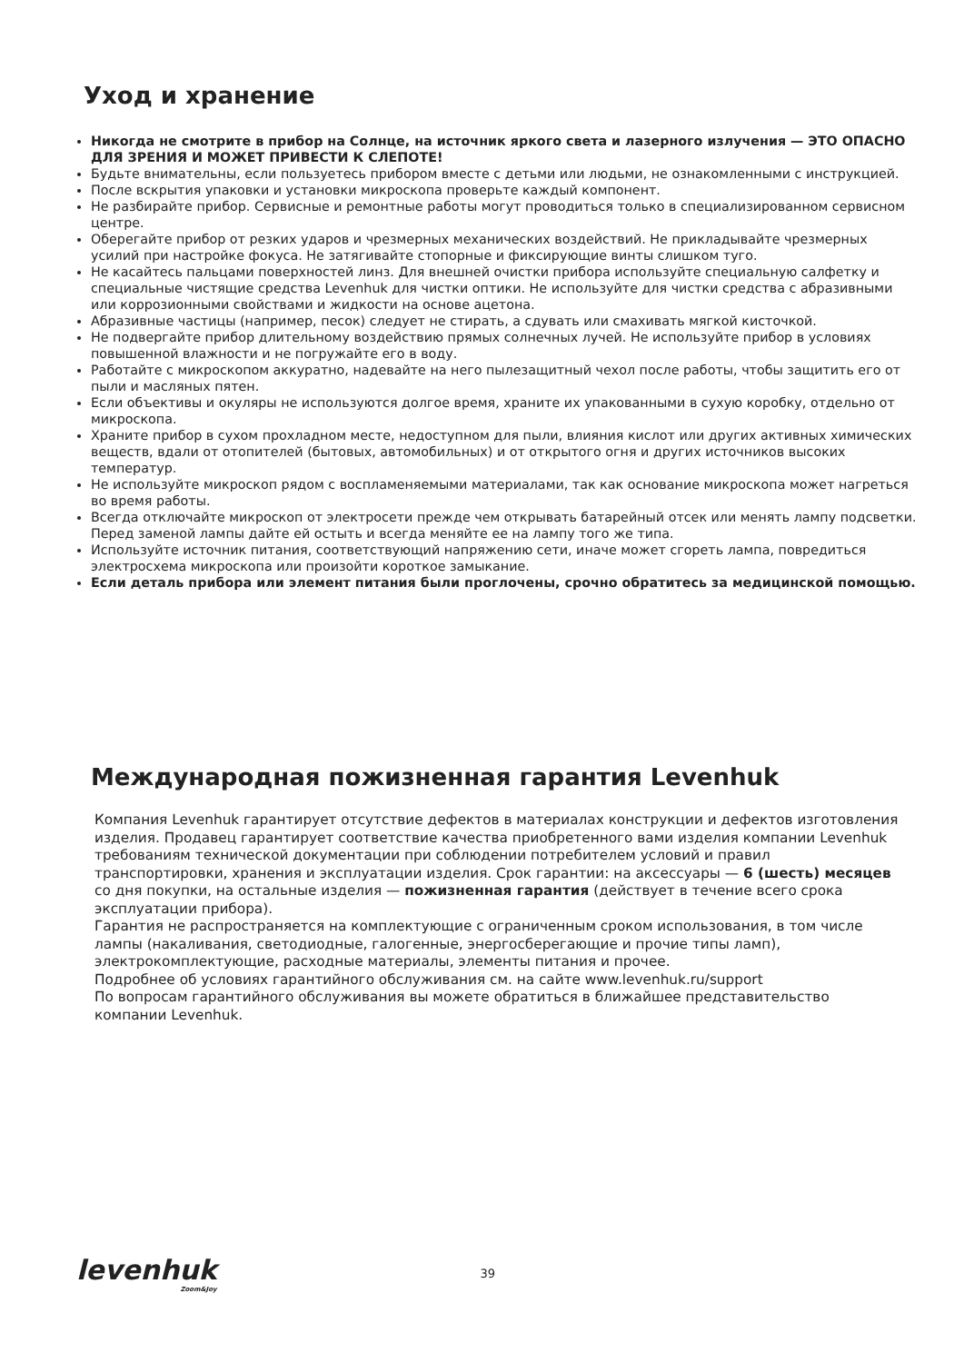Уход и хранение
Никогда не смотрите в прибор на Солнце, на источник яркого света и лазерного излучения — ЭТО ОПАСНО ДЛЯ ЗРЕНИЯ И МОЖЕТ ПРИВЕСТИ К СЛЕПОТЕ!
Будьте внимательны, если пользуетесь прибором вместе с детьми или людьми, не ознакомленными с инструкцией.
После вскрытия упаковки и установки микроскопа проверьте каждый компонент.
Не разбирайте прибор. Сервисные и ремонтные работы могут проводиться только в специализированном сервисном центре.
Оберегайте прибор от резких ударов и чрезмерных механических воздействий. Не прикладывайте чрезмерных усилий при настройке фокуса. Не затягивайте стопорные и фиксирующие винты слишком туго.
Не касайтесь пальцами поверхностей линз. Для внешней очистки прибора используйте специальную салфетку и специальные чистящие средства Levenhuk для чистки оптики. Не используйте для чистки средства с абразивными или коррозионными свойствами и жидкости на основе ацетона.
Абразивные частицы (например, песок) следует не стирать, а сдувать или смахивать мягкой кисточкой.
Не подвергайте прибор длительному воздействию прямых солнечных лучей. Не используйте прибор в условиях повышенной влажности и не погружайте его в воду.
Работайте с микроскопом аккуратно, надевайте на него пылезащитный чехол после работы, чтобы защитить его от пыли и масляных пятен.
Если объективы и окуляры не используются долгое время, храните их упакованными в сухую коробку, отдельно от микроскопа.
Храните прибор в сухом прохладном месте, недоступном для пыли, влияния кислот или других активных химических веществ, вдали от отопителей (бытовых, автомобильных) и от открытого огня и других источников высоких температур.
Не используйте микроскоп рядом с воспламеняемыми материалами, так как основание микроскопа может нагреться во время работы.
Всегда отключайте микроскоп от электросети прежде чем открывать батарейный отсек или менять лампу подсветки. Перед заменой лампы дайте ей остыть и всегда меняйте ее на лампу того же типа.
Используйте источник питания, соответствующий напряжению сети, иначе может сгореть лампа, повредиться электросхема микроскопа или произойти короткое замыкание.
Если деталь прибора или элемент питания были проглочены, срочно обратитесь за медицинской помощью.
Международная пожизненная гарантия Levenhuk
Компания Levenhuk гарантирует отсутствие дефектов в материалах конструкции и дефектов изготовления изделия. Продавец гарантирует соответствие качества приобретенного вами изделия компании Levenhuk требованиям технической документации при соблюдении потребителем условий и правил транспортировки, хранения и эксплуатации изделия. Срок гарантии: на аксессуары — 6 (шесть) месяцев со дня покупки, на остальные изделия — пожизненная гарантия (действует в течение всего срока эксплуатации прибора).
Гарантия не распространяется на комплектующие с ограниченным сроком использования, в том числе лампы (накаливания, светодиодные, галогенные, энергосберегающие и прочие типы ламп), электрокомплектующие, расходные материалы, элементы питания и прочее.
Подробнее об условиях гарантийного обслуживания см. на сайте www.levenhuk.ru/support
По вопросам гарантийного обслуживания вы можете обратиться в ближайшее представительство компании Levenhuk.
levenhuk
Zoom&Joy
39